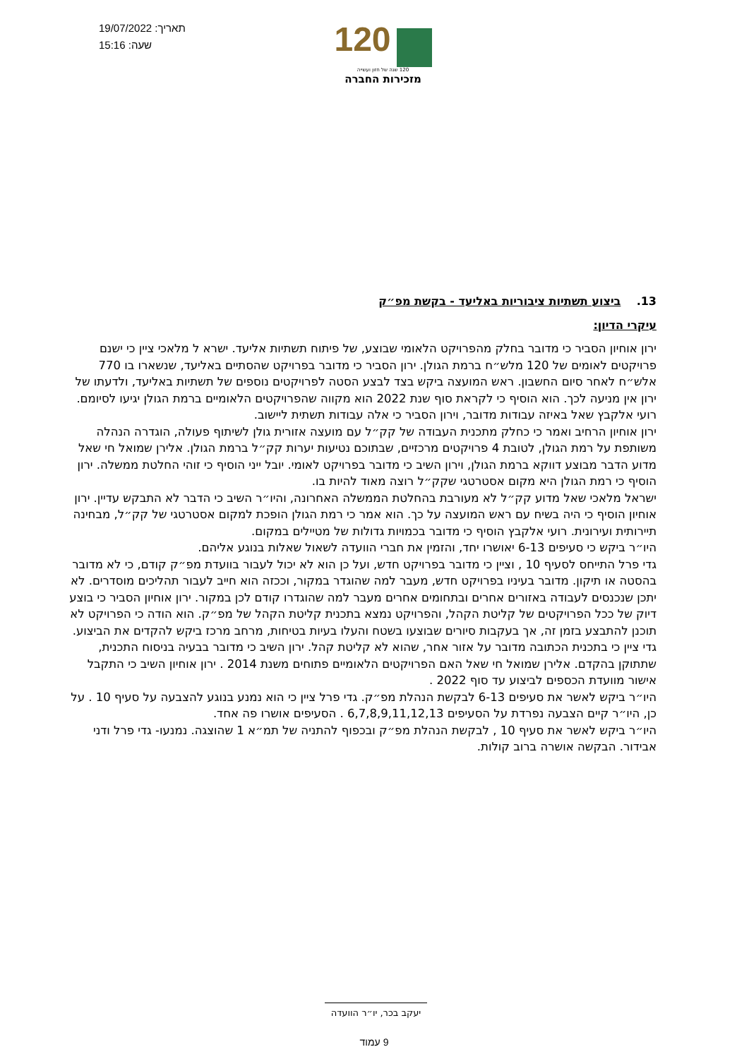תאריך: 19/07/2022
שעה: 15:16
120
120 שנה של חזון ועשייה
מזכירות החברה
13. ביצוע תשתיות ציבוריות באליעד - בקשת מפ״ק
עיקרי הדיון:
ירון אוחיון הסביר כי מדובר בחלק מהפרויקט הלאומי שבוצע, של פיתוח תשתיות אליעד. ישרא ל מלאכי ציין כי ישנם פרויקטים לאומים של 120 מלש״ח ברמת הגולן. ירון הסביר כי מדובר בפרויקט שהסתיים באליעד, שנשארו בו 770 אלש״ח לאחר סיום החשבון. ראש המועצה ביקש בצד לבצע הסטה לפרויקטים נוספים של תשתיות באליעד, ולדעתו של ירון אין מניעה לכך. הוא הוסיף כי לקראת סוף שנת 2022 הוא מקווה שהפרויקטים הלאומיים ברמת הגולן יגיעו לסיומם.
רועי אלקבץ שאל באיזה עבודות מדובר, וירון הסביר כי אלה עבודות תשתית ליישוב.
ירון אוחיון הרחיב ואמר כי כחלק מתכנית העבודה של קק״ל עם מועצה אזורית גולן לשיתוף פעולה, הוגדרה הנהלה משותפת על רמת הגולן, לטובת 4 פרויקטים מרכזיים, שבתוכם נטיעות יערות קק״ל ברמת הגולן. אלירן שמואל חי שאל מדוע הדבר מבוצע דווקא ברמת הגולן, וירון השיב כי מדובר בפרויקט לאומי. יובל ייני הוסיף כי זוהי החלטת ממשלה. ירון הוסיף כי רמת הגולן היא מקום אסטרטגי שקק״ל רוצה מאוד להיות בו.
ישראל מלאכי שאל מדוע קק״ל לא מעורבת בהחלטת הממשלה האחרונה, והיו״ר השיב כי הדבר לא התבקש עדיין. ירון אוחיון הוסיף כי היה בשיח עם ראש המועצה על כך. הוא אמר כי רמת הגולן הופכת למקום אסטרטגי של קק״ל, מבחינה תיירותית ועירונית. רועי אלקבץ הוסיף כי מדובר בכמויות גדולות של מטיילים במקום.
היו״ר ביקש כי סעיפים 6-13 יאושרו יחד, והזמין את חברי הוועדה לשאול שאלות בנוגע אליהם.
גדי פרל התייחס לסעיף 10 , וציין כי מדובר בפרויקט חדש, ועל כן הוא לא יכול לעבור בוועדת מפ״ק קודם, כי לא מדובר בהסטה או תיקון. מדובר בעיניו בפרויקט חדש, מעבר למה שהוגדר במקור, וככזה הוא חייב לעבור תהליכים מוסדרים. לא יתכן שנכנסים לעבודה באזורים אחרים ובתחומים אחרים מעבר למה שהוגדרו קודם לכן במקור. ירון אוחיון הסביר כי בוצע דיוק של ככל הפרויקטים של קליטת הקהל, והפרויקט נמצא בתכנית קליטת הקהל של מפ״ק. הוא הודה כי הפרויקט לא תוכנן להתבצע בזמן זה, אך בעקבות סיורים שבוצעו בשטח והעלו בעיות בטיחות, מרחב מרכז ביקש להקדים את הביצוע. גדי ציין כי בתכנית הכתובה מדובר על אזור אחר, שהוא לא קליטת קהל. ירון השיב כי מדובר בבעיה בניסוח התכנית, שתתוקן בהקדם. אלירן שמואל חי שאל האם הפרויקטים הלאומיים פתוחים משנת 2014 . ירון אוחיון השיב כי התקבל אישור מוועדת הכספים לביצוע עד סוף 2022 .
היו״ר ביקש לאשר את סעיפים 6-13 לבקשת הנהלת מפ״ק. גדי פרל ציין כי הוא נמנע בנוגע להצבעה על סעיף 10 . על כן, היו״ר קיים הצבעה נפרדת על הסעיפים 6,7,8,9,11,12,13 . הסעיפים אושרו פה אחד.
היו״ר ביקש לאשר את סעיף 10 , לבקשת הנהלת מפ״ק ובכפוף להתניה של תמ״א 1 שהוצגה. נמנעו- גדי פרל ודני אבידור. הבקשה אושרה ברוב קולות.
יעקב בכר, יו״ר הוועדה
9 עמוד